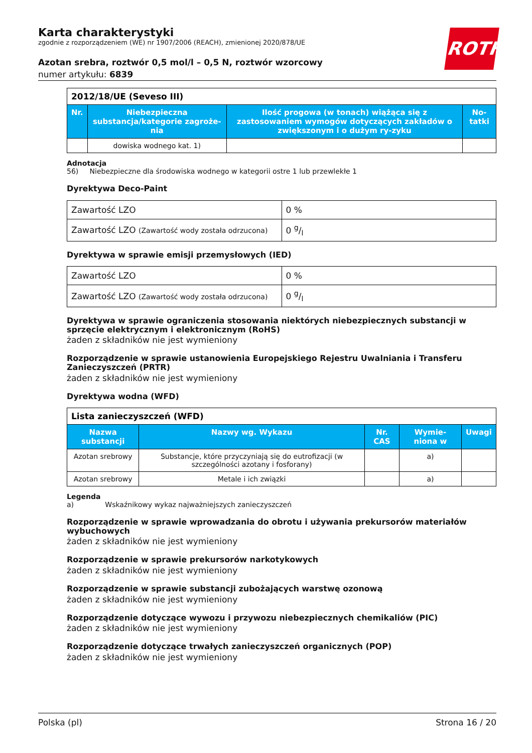ROTH
Karta charakterystyki
zgodnie z rozporządzeniem (WE) nr 1907/2006 (REACH), zmienionej 2020/878/UE
Azotan srebra, roztwór 0,5 mol/l – 0,5 N, roztwór wzorcowy
numer artykułu: 6839
| 2012/18/UE (Seveso III) | | | |
| --- | --- | --- | --- |
| Nr. | Niebezpieczna substancja/kategorie zagroże-nia | Ilość progowa (w tonach) wiążąca się z zastosowaniem wymogów dotyczących zakładów o zwiększonym i o dużym ry-zyku | No-tatki |
| | dowiska wodnego kat. 1) | | |
Adnotacja
56) Niebezpieczne dla środowiska wodnego w kategorii ostre 1 lub przewlekłe 1
Dyrektywa Deco-Paint
| Zawartość LZO | 0 % |
| Zawartość LZO (Zawartość wody została odrzucona) | 0 g/l |
Dyrektywa w sprawie emisji przemysłowych (IED)
| Zawartość LZO | 0 % |
| Zawartość LZO (Zawartość wody została odrzucona) | 0 g/l |
Dyrektywa w sprawie ograniczenia stosowania niektórych niebezpiecznych substancji w sprzęcie elektrycznym i elektronicznym (RoHS)
żaden z składników nie jest wymieniony
Rozporządzenie w sprawie ustanowienia Europejskiego Rejestru Uwalniania i Transferu Zanieczyszczeń (PRTR)
żaden z składników nie jest wymieniony
Dyrektywa wodna (WFD)
| Lista zanieczyszczeń (WFD) | | | | |
| --- | --- | --- | --- | --- |
| Nazwa substancji | Nazwy wg. Wykazu | Nr. CAS | Wymie-niona w | Uwagi |
| Azotan srebrowy | Substancje, które przyczyniają się do eutrofizacji (w szczególności azotany i fosforany) | | a) | |
| Azotan srebrowy | Metale i ich związki | | a) | |
Legenda
a) Wskaźnikowy wykaz najważniejszych zanieczyszczeń
Rozporządzenie w sprawie wprowadzania do obrotu i używania prekursorów materiałów wybuchowych
żaden z składników nie jest wymieniony
Rozporządzenie w sprawie prekursorów narkotykowych
żaden z składników nie jest wymieniony
Rozporządzenie w sprawie substancji zubożających warstwę ozonową
żaden z składników nie jest wymieniony
Rozporządzenie dotyczące wywozu i przywozu niebezpiecznych chemikaliów (PIC)
żaden z składników nie jest wymieniony
Rozporządzenie dotyczące trwałych zanieczyszczeń organicznych (POP)
żaden z składników nie jest wymieniony
Polska (pl) Strona 16 / 20